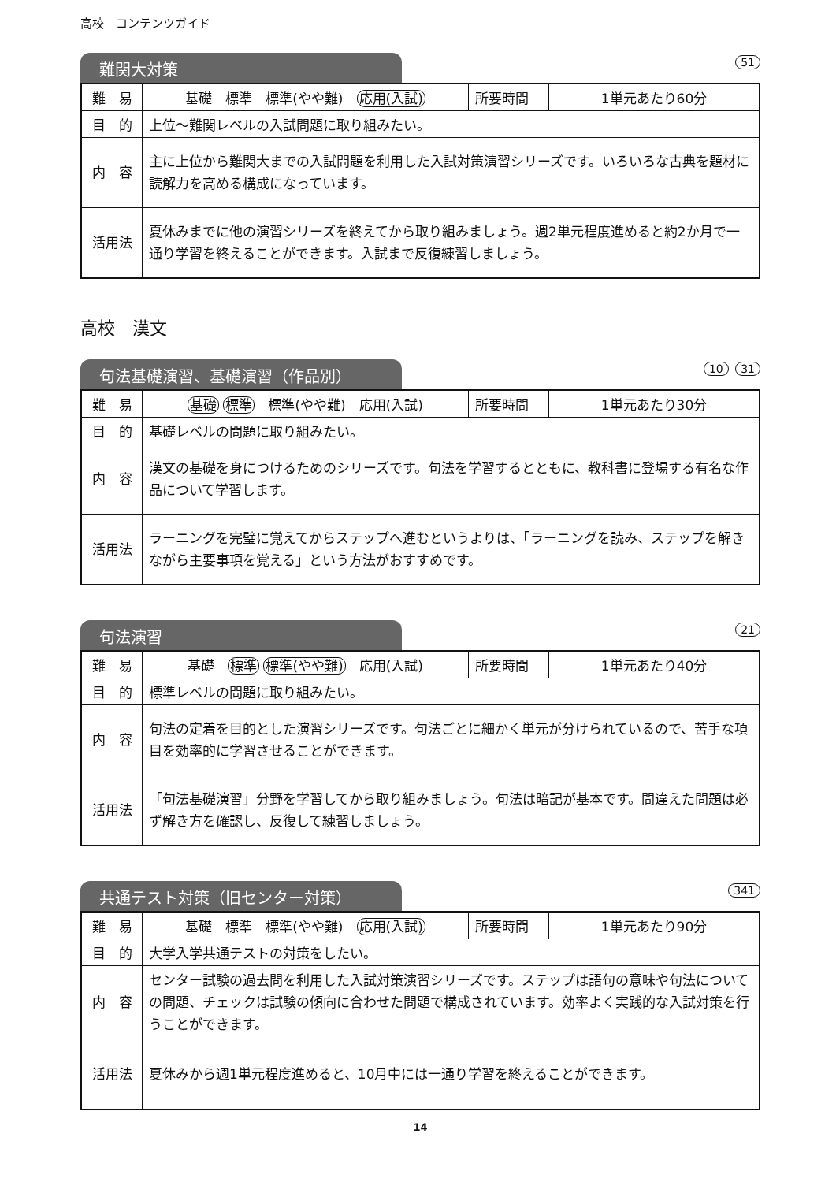高校　コンテンツガイド
難関大対策
51
| 難 易 | 基礎 標準 標準(やや難) 応用(入試) | 所要時間 | 1単元あたり60分 |
| 目 的 | 上位～難関レベルの入試問題に取り組みたい。 | | |
| 内 容 | 主に上位から難関大までの入試問題を利用した入試対策演習シリーズです。いろいろな古典を題材に読解力を高める構成になっています。 | | |
| 活用法 | 夏休みまでに他の演習シリーズを終えてから取り組みましょう。週2単元程度進めると約2か月で一通り学習を終えることができます。入試まで反復練習しましょう。 | | |
高校　漢文
句法基礎演習、基礎演習（作品別）
10 31
| 難 易 | 基礎 標準 標準(やや難) 応用(入試) | 所要時間 | 1単元あたり30分 |
| 目 的 | 基礎レベルの問題に取り組みたい。 | | |
| 内 容 | 漢文の基礎を身につけるためのシリーズです。句法を学習するとともに、教科書に登場する有名な作品について学習します。 | | |
| 活用法 | ラーニングを完璧に覚えてからステップへ進むというよりは、「ラーニングを読み、ステップを解きながら主要事項を覚える」という方法がおすすめです。 | | |
句法演習
21
| 難 易 | 基礎 標準 標準(やや難) 応用(入試) | 所要時間 | 1単元あたり40分 |
| 目 的 | 標準レベルの問題に取り組みたい。 | | |
| 内 容 | 句法の定着を目的とした演習シリーズです。句法ごとに細かく単元が分けられているので、苦手な項目を効率的に学習させることができます。 | | |
| 活用法 | 「句法基礎演習」分野を学習してから取り組みましょう。句法は暗記が基本です。間違えた問題は必ず解き方を確認し、反復して練習しましょう。 | | |
共通テスト対策（旧センター対策）
341
| 難 易 | 基礎 標準 標準(やや難) 応用(入試) | 所要時間 | 1単元あたり90分 |
| 目 的 | 大学入学共通テストの対策をしたい。 | | |
| 内 容 | センター試験の過去問を利用した入試対策演習シリーズです。ステップは語句の意味や句法についての問題、チェックは試験の傾向に合わせた問題で構成されています。効率よく実践的な入試対策を行うことができます。 | | |
| 活用法 | 夏休みから週1単元程度進めると、10月中には一通り学習を終えることができます。 | | |
14